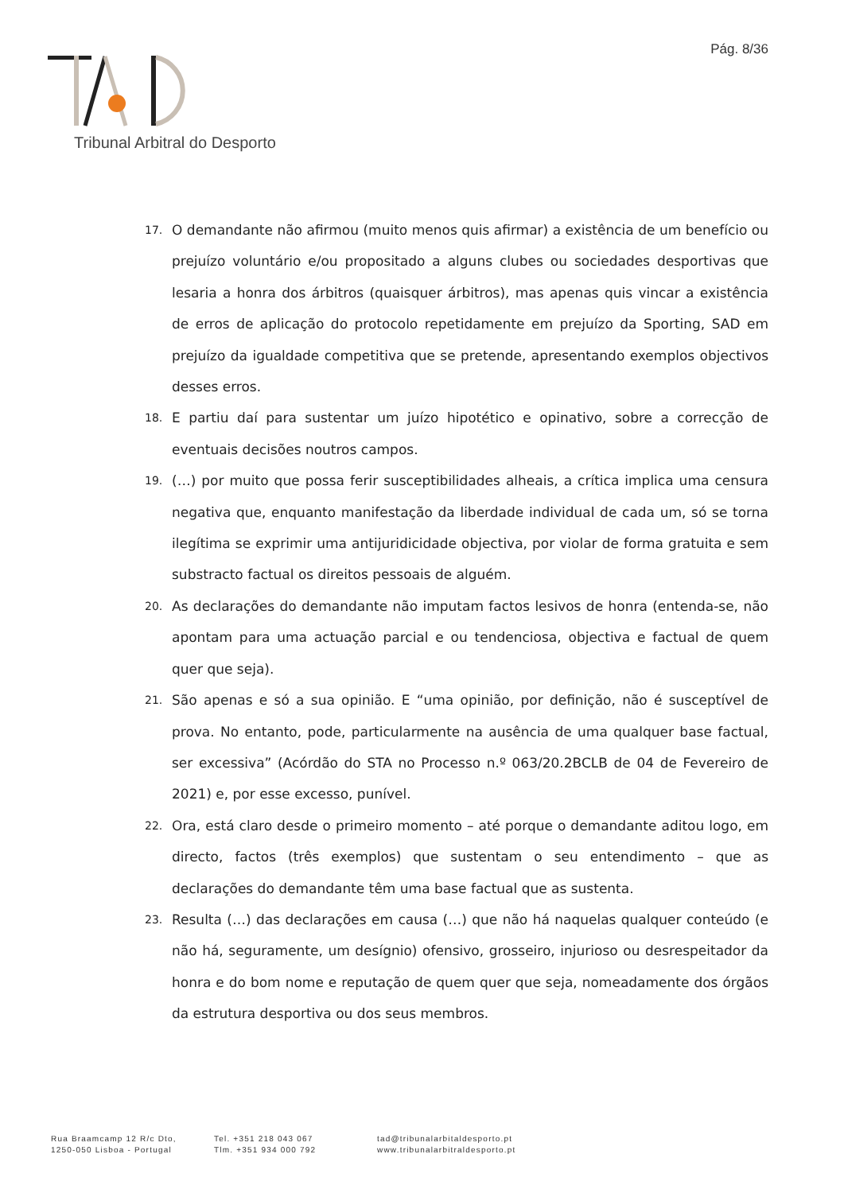Pág. 8/36
Tribunal Arbitral do Desporto
17. O demandante não afirmou (muito menos quis afirmar) a existência de um benefício ou prejuízo voluntário e/ou propositado a alguns clubes ou sociedades desportivas que lesaria a honra dos árbitros (quaisquer árbitros), mas apenas quis vincar a existência de erros de aplicação do protocolo repetidamente em prejuízo da Sporting, SAD em prejuízo da igualdade competitiva que se pretende, apresentando exemplos objectivos desses erros.
18. E partiu daí para sustentar um juízo hipotético e opinativo, sobre a correcção de eventuais decisões noutros campos.
19. (…) por muito que possa ferir susceptibilidades alheais, a crítica implica uma censura negativa que, enquanto manifestação da liberdade individual de cada um, só se torna ilegítima se exprimir uma antijuridicidade objectiva, por violar de forma gratuita e sem substracto factual os direitos pessoais de alguém.
20. As declarações do demandante não imputam factos lesivos de honra (entenda-se, não apontam para uma actuação parcial e ou tendenciosa, objectiva e factual de quem quer que seja).
21. São apenas e só a sua opinião. E “uma opinião, por definição, não é susceptível de prova. No entanto, pode, particularmente na ausência de uma qualquer base factual, ser excessiva” (Acórdão do STA no Processo n.º 063/20.2BCLB de 04 de Fevereiro de 2021) e, por esse excesso, punível.
22. Ora, está claro desde o primeiro momento – até porque o demandante aditou logo, em directo, factos (três exemplos) que sustentam o seu entendimento – que as declarações do demandante têm uma base factual que as sustenta.
23. Resulta (…) das declarações em causa (…) que não há naquelas qualquer conteúdo (e não há, seguramente, um desígnio) ofensivo, grosseiro, injurioso ou desrespeitador da honra e do bom nome e reputação de quem quer que seja, nomeadamente dos órgãos da estrutura desportiva ou dos seus membros.
Rua Braamcamp 12 R/c Dto,
1250-050 Lisboa - Portugal
Tel. +351 218 043 067
Tlm. +351 934 000 792
tad@tribunalarbitaldesporto.pt
www.tribunalarbitraldesporto.pt